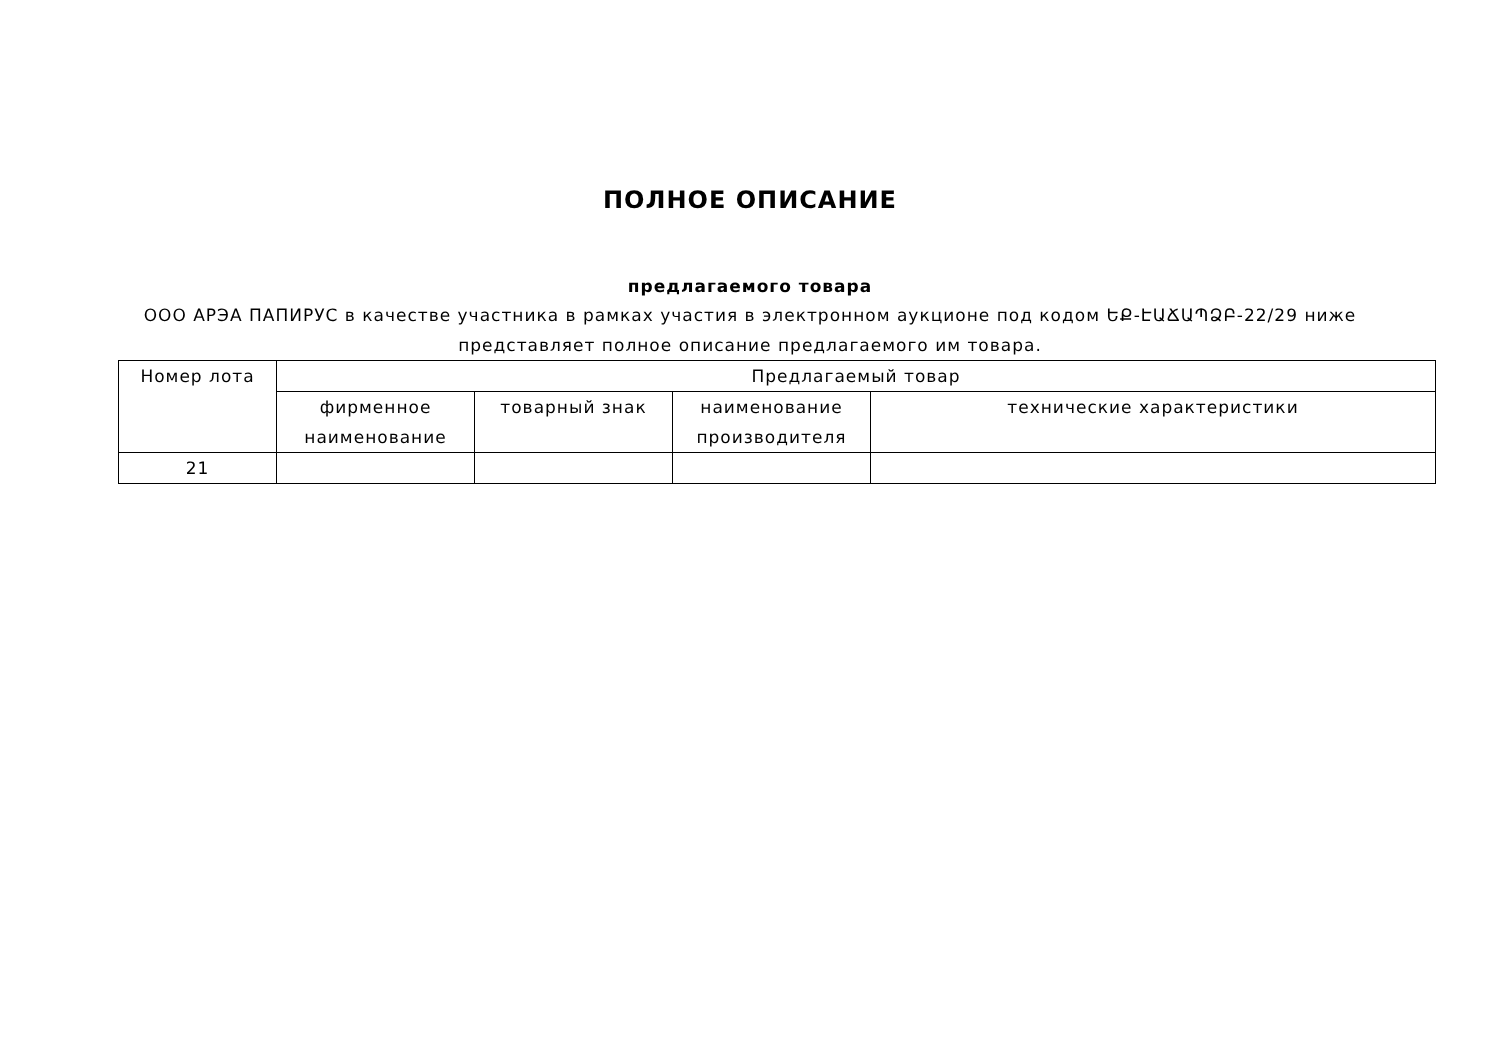ПОЛНОЕ ОПИСАНИЕ
предлагаемого товара
ООО АРЭА ПАПИРУС в качестве участника в рамках участия в электронном аукционе под кодом ԵՔ-ԷԱՃԱՊՁԲ-22/29 ниже представляет полное описание предлагаемого им товара.
| Номер лота | Предлагаемый товар | | | |
| --- | --- | --- | --- | --- |
| | фирменное наименование | товарный знак | наименование производителя | технические характеристики |
| 21 | | | | |